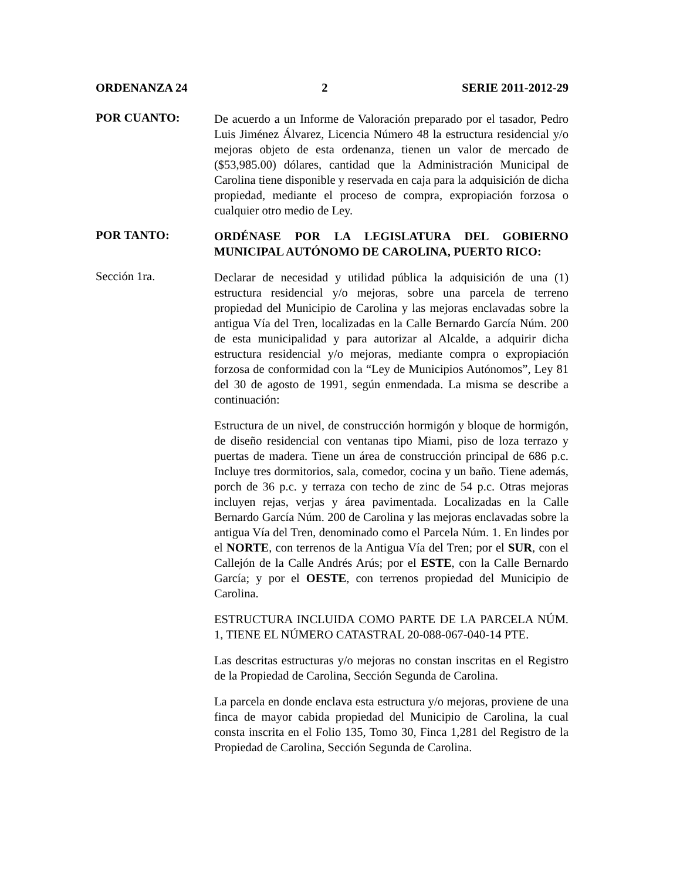ORDENANZA 24 2 SERIE 2011-2012-29
POR CUANTO:
De acuerdo a un Informe de Valoración preparado por el tasador, Pedro Luis Jiménez Álvarez, Licencia Número 48 la estructura residencial y/o mejoras objeto de esta ordenanza, tienen un valor de mercado de ($53,985.00) dólares, cantidad que la Administración Municipal de Carolina tiene disponible y reservada en caja para la adquisición de dicha propiedad, mediante el proceso de compra, expropiación forzosa o cualquier otro medio de Ley.
POR TANTO:
ORDÉNASE POR LA LEGISLATURA DEL GOBIERNO MUNICIPAL AUTÓNOMO DE CAROLINA, PUERTO RICO:
Sección 1ra.
Declarar de necesidad y utilidad pública la adquisición de una (1) estructura residencial y/o mejoras, sobre una parcela de terreno propiedad del Municipio de Carolina y las mejoras enclavadas sobre la antigua Vía del Tren, localizadas en la Calle Bernardo García Núm. 200 de esta municipalidad y para autorizar al Alcalde, a adquirir dicha estructura residencial y/o mejoras, mediante compra o expropiación forzosa de conformidad con la “Ley de Municipios Autónomos”, Ley 81 del 30 de agosto de 1991, según enmendada. La misma se describe a continuación:
Estructura de un nivel, de construcción hormigón y bloque de hormigón, de diseño residencial con ventanas tipo Miami, piso de loza terrazo y puertas de madera. Tiene un área de construcción principal de 686 p.c. Incluye tres dormitorios, sala, comedor, cocina y un baño. Tiene además, porch de 36 p.c. y terraza con techo de zinc de 54 p.c. Otras mejoras incluyen rejas, verjas y área pavimentada. Localizadas en la Calle Bernardo García Núm. 200 de Carolina y las mejoras enclavadas sobre la antigua Vía del Tren, denominado como el Parcela Núm. 1. En lindes por el NORTE, con terrenos de la Antigua Vía del Tren; por el SUR, con el Callejón de la Calle Andrés Arús; por el ESTE, con la Calle Bernardo García; y por el OESTE, con terrenos propiedad del Municipio de Carolina.
ESTRUCTURA INCLUIDA COMO PARTE DE LA PARCELA NÚM. 1, TIENE EL NÚMERO CATASTRAL 20-088-067-040-14 PTE.
Las descritas estructuras y/o mejoras no constan inscritas en el Registro de la Propiedad de Carolina, Sección Segunda de Carolina.
La parcela en donde enclava esta estructura y/o mejoras, proviene de una finca de mayor cabida propiedad del Municipio de Carolina, la cual consta inscrita en el Folio 135, Tomo 30, Finca 1,281 del Registro de la Propiedad de Carolina, Sección Segunda de Carolina.